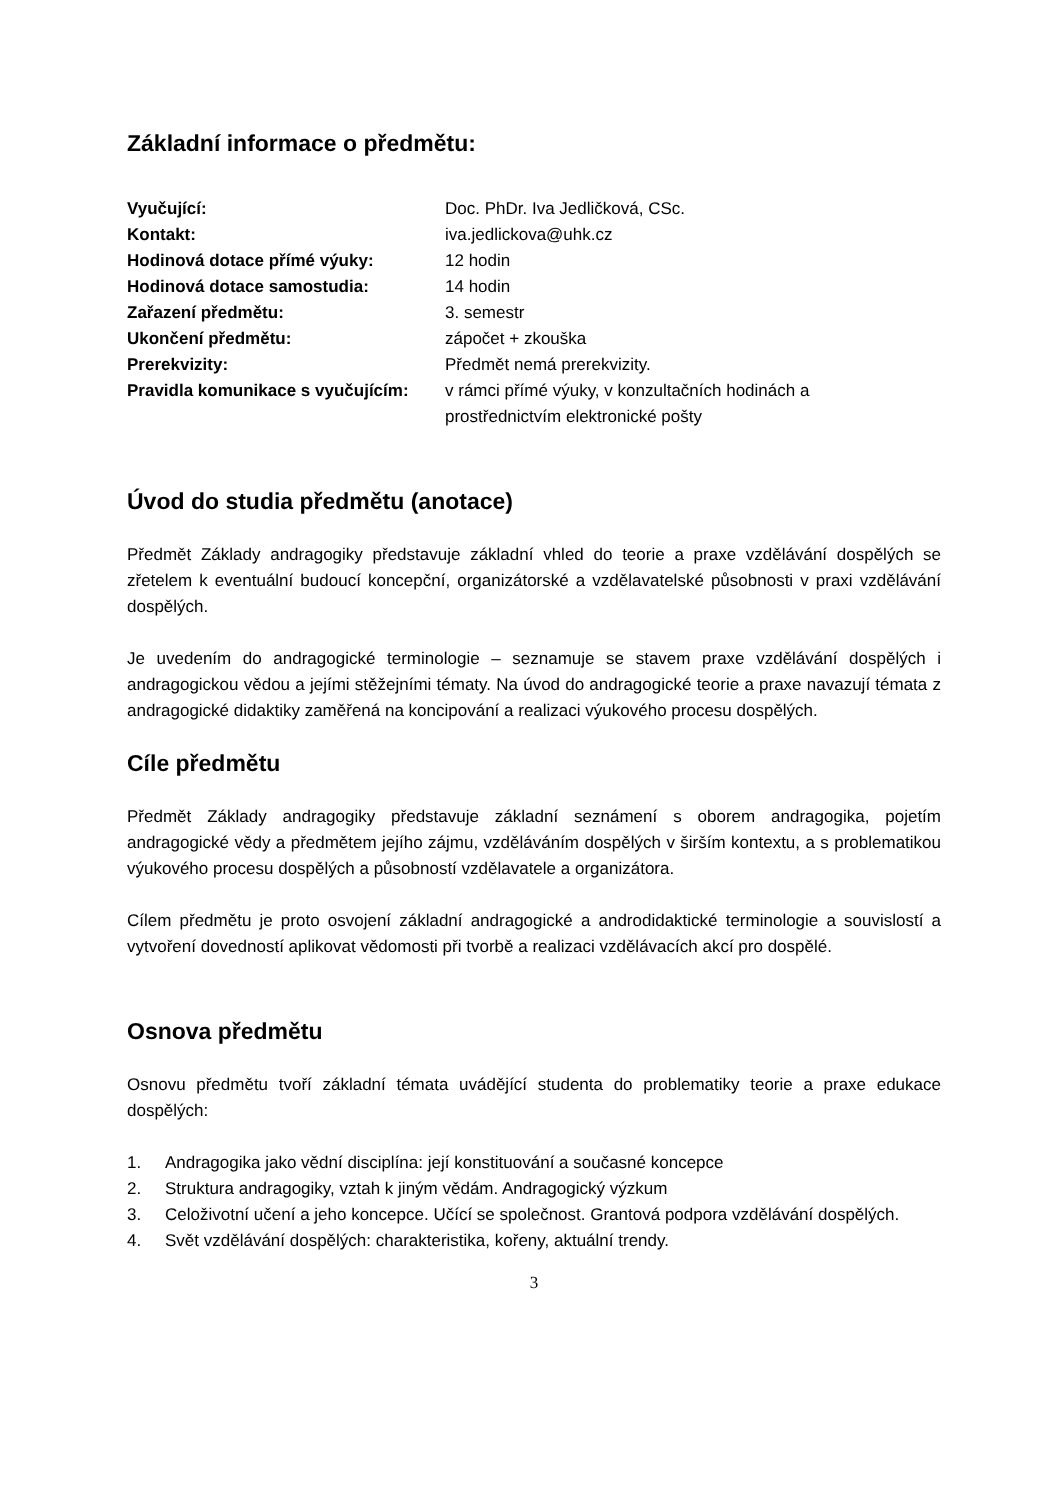Základní informace o předmětu:
| Vyučující: | Doc. PhDr. Iva Jedličková, CSc. |
| Kontakt: | iva.jedlickova@uhk.cz |
| Hodinová dotace přímé výuky: | 12 hodin |
| Hodinová dotace samostudia: | 14 hodin |
| Zařazení předmětu: | 3. semestr |
| Ukončení předmětu: | zápočet + zkouška |
| Prerekvizity: | Předmět nemá prerekvizity. |
| Pravidla komunikace s vyučujícím: | v rámci přímé výuky, v konzultačních hodinách a prostřednictvím elektronické pošty |
Úvod do studia předmětu (anotace)
Předmět Základy andragogiky představuje základní vhled do teorie a praxe vzdělávání dospělých se zřetelem k eventuální budoucí koncepční, organizátorské a vzdělavatelské působnosti v praxi vzdělávání dospělých.
Je uvedením do andragogické terminologie – seznamuje se stavem praxe vzdělávání dospělých i andragogickou vědou a jejími stěžejními tématy. Na úvod do andragogické teorie a praxe navazují témata z andragogické didaktiky zaměřená na koncipování a realizaci výukového procesu dospělých.
Cíle předmětu
Předmět Základy andragogiky představuje základní seznámení s oborem andragogika, pojetím andragogické vědy a předmětem jejího zájmu, vzděláváním dospělých v širším kontextu, a s problematikou výukového procesu dospělých a působností vzdělavatele a organizátora.
Cílem předmětu je proto osvojení základní andragogické a androdidaktické terminologie a souvislostí a vytvoření dovedností aplikovat vědomosti při tvorbě a realizaci vzdělávacích akcí pro dospělé.
Osnova předmětu
Osnovu předmětu tvoří základní témata uvádějící studenta do problematiky teorie a praxe edukace dospělých:
1. Andragogika jako vědní disciplína: její konstituování a současné koncepce
2. Struktura andragogiky, vztah k jiným vědám. Andragogický výzkum
3. Celoživotní učení a jeho koncepce. Učící se společnost. Grantová podpora vzdělávání dospělých.
4. Svět vzdělávání dospělých: charakteristika, kořeny, aktuální trendy.
3